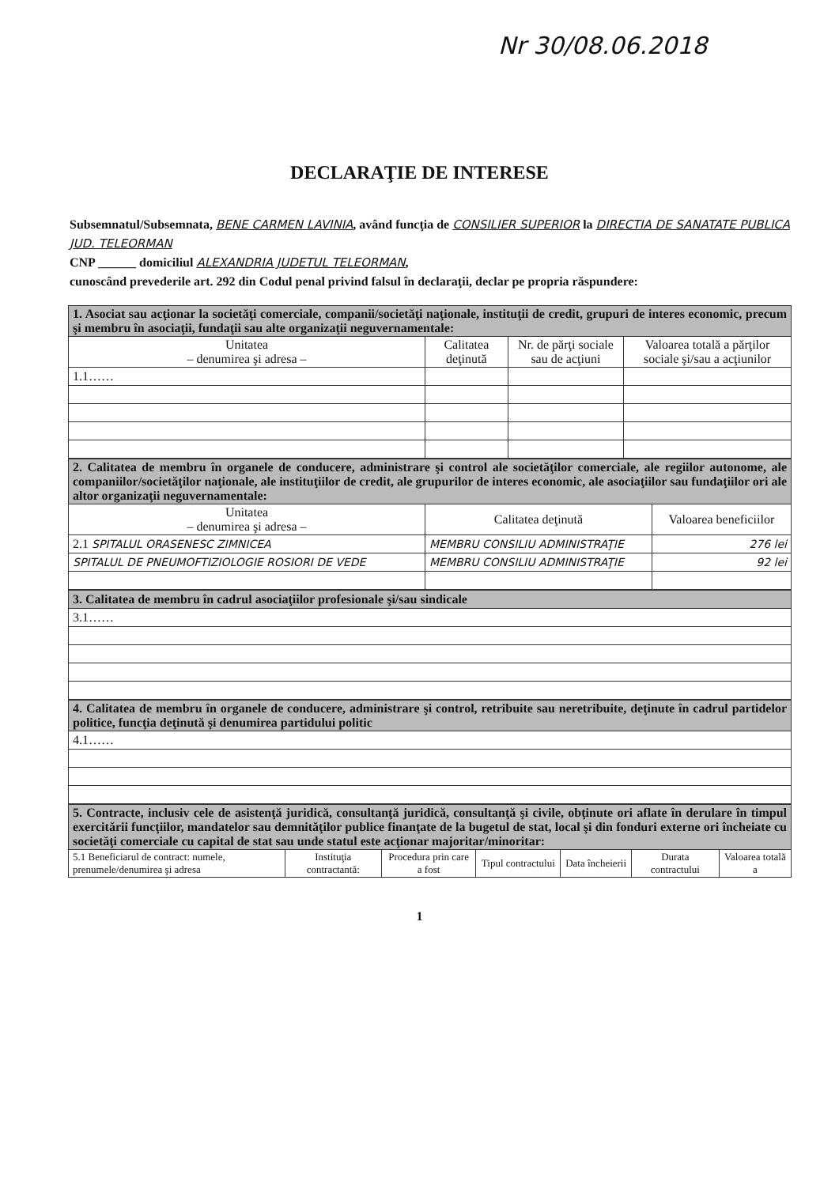Nr 30/08.06.2018
DECLARAŢIE DE INTERESE
Subsemnatul/Subsemnata, BENE CARMEN LAVINIA, având funcţia de CONSILIER SUPERIOR la DIRECTIA DE SANATATE PUBLICA JUD. TELEORMAN
CNP ______ domiciliul ALEXANDRIA JUDETUL TELEORMAN,
cunoscând prevederile art. 292 din Codul penal privind falsul în declaraţii, declar pe propria răspundere:
| 1. Asociat sau acţionar la societăţi comerciale, companii/societăţi naţionale, instituţii de credit, grupuri de interes economic, precum şi membru în asociaţii, fundaţii sau alte organizaţii neguvernamentale: | | | |
| Unitatea – denumirea şi adresa – | Calitatea deţinută | Nr. de părţi sociale sau de acţiuni | Valoarea totală a părţilor sociale şi/sau a acţiunilor |
| 1.1…… | | | |
| 2. Calitatea de membru în organele de conducere, administrare şi control ale societăţilor comerciale, ale regiilor autonome, ale companiilor/societăţilor naţionale, ale instituţiilor de credit, ale grupurilor de interes economic, ale asociaţiilor sau fundaţiilor ori ale altor organizaţii neguvernamentale: | | |
| Unitatea – denumirea şi adresa – | Calitatea deţinută | Valoarea beneficiilor |
| 2.1 SPITALUL ORASENESC ZIMNICEA | MEMBRU CONSILIU ADMINISTRAŢIE | 276 lei |
| SPITALUL DE PNEUMOFTIZIOLOGIE ROSIORI DE VEDE | MEMBRU CONSILIU ADMINISTRAŢIE | 92 lei |
| 3. Calitatea de membru în cadrul asociaţiilor profesionale şi/sau sindicale |
| 3.1…… |
| 4. Calitatea de membru în organele de conducere, administrare şi control, retribuite sau neretribuite, deţinute în cadrul partidelor politice, funcţia deţinută şi denumirea partidului politic |
| 4.1…… |
| 5. Contracte, inclusiv cele de asistenţă juridică, consultanţă juridică, consultanţă şi civile, obţinute ori aflate în derulare în timpul exercitării funcţiilor, mandatelor sau demnităţilor publice finanţate de la bugetul de stat, local şi din fonduri externe ori încheiate cu societăţi comerciale cu capital de stat sau unde statul este acţionar majoritar/minoritar: | | | | | | |
| 5.1 Beneficiarul de contract: numele, prenumele/denumirea şi adresa | Instituţia contractantă: | Procedura prin care a fost | Tipul contractului | Data încheierii | Durata contractului | Valoarea totală a |
1